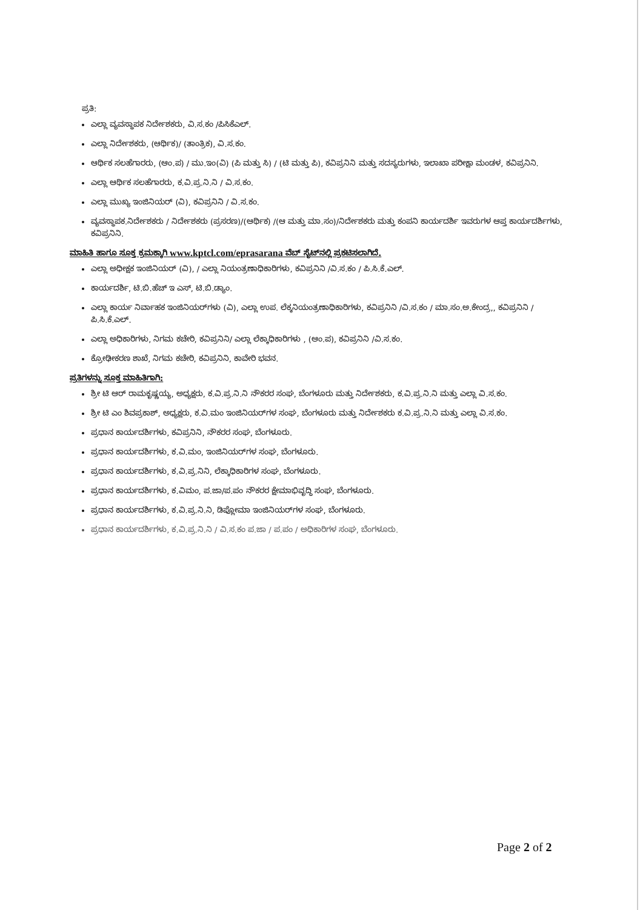ಪ್ರತಿ:
ಎಲ್ಲಾ ವ್ಯವಸ್ಥಾಪಕ ನಿರ್ದೇಶಕರು, ವಿ.ಸ.ಕಂ /ಪಿಸಿಕೆಎಲ್.
ಎಲ್ಲಾ ನಿರ್ದೇಶಕರು, (ಆರ್ಥಿಕ)/ (ತಾಂತ್ರಿಕ), ವಿ.ಸ.ಕಂ.
ಆರ್ಥಿಕ ಸಲಹೆಗಾರರು, (ಆಂ.ಪ) / ಮು.ಇಂ(ವಿ) (ಪಿ ಮತ್ತು ಸಿ) / (ಟಿ ಮತ್ತು ಪಿ), ಕವಿಪ್ರನಿನಿ ಮತ್ತು ಸದಸ್ಯರುಗಳು, ಇಲಾಖಾ ಪರೀಕ್ಷಾ ಮಂಡಳ, ಕವಿಪ್ರನಿನಿ.
ಎಲ್ಲಾ ಆರ್ಥಿಕ ಸಲಹೆಗಾರರು, ಕ.ವಿ.ಪ್ರ.ನಿ.ನಿ / ವಿ.ಸ.ಕಂ.
ಎಲ್ಲಾ ಮುಖ್ಯ ಇಂಜಿನಿಯರ್ (ವಿ), ಕವಿಪ್ರನಿನಿ / ವಿ.ಸ.ಕಂ.
ವ್ಯವಸ್ಥಾಪಕ.ನಿರ್ದೇಶಕರು / ನಿರ್ದೇಶಕರು (ಪ್ರಸರಣ)/(ಆರ್ಥಿಕ) /(ಆ ಮತ್ತು ಮಾ.ಸಂ)/ನಿರ್ದೇಶಕರು ಮತ್ತು ಕಂಪನಿ ಕಾರ್ಯದರ್ಶಿ ಇವರುಗಳ ಆಪ್ತ ಕಾರ್ಯದರ್ಶಿಗಳು, ಕವಿಪ್ರನಿನಿ.
ಮಾಹಿತಿ ಹಾಗೂ ಸೂಕ್ತ ಕ್ರಮಕ್ಕಾಗಿ www.kptcl.com/eprasarana ವೆಬ್ ಸೈಟ್‌ನಲ್ಲಿ ಪ್ರಕಟಿಸಲಾಗಿದೆ.
ಎಲ್ಲಾ ಅಧೀಕ್ಷಕ ಇಂಜಿನಿಯರ್ (ವಿ), / ಎಲ್ಲಾ ನಿಯಂತ್ರಣಾಧಿಕಾರಿಗಳು, ಕವಿಪ್ರನಿನಿ /ವಿ.ಸ.ಕಂ / ಪಿ.ಸಿ.ಕೆ.ಎಲ್.
ಕಾರ್ಯದರ್ಶಿ, ಟಿ.ಬಿ.ಹೆಚ್ ಇ ಎಸ್, ಟಿ.ಬಿ.ಡ್ಯಾಂ.
ಎಲ್ಲಾ ಕಾರ್ಯ ನಿರ್ವಾಹಕ ಇಂಜಿನಿಯರ್‌ಗಳು (ವಿ), ಎಲ್ಲಾ ಉಪ. ಲೆಕ್ಕನಿಯಂತ್ರಣಾಧಿಕಾರಿಗಳು, ಕವಿಪ್ರನಿನಿ /ವಿ.ಸ.ಕಂ / ಮಾ.ಸಂ.ಅ.ಕೇಂದ್ರ,, ಕವಿಪ್ರನಿನಿ / ಪಿ.ಸಿ.ಕೆ.ಎಲ್.
ಎಲ್ಲಾ ಅಧಿಕಾರಿಗಳು, ನಿಗಮ ಕಚೇರಿ, ಕವಿಪ್ರನಿನಿ/ ಎಲ್ಲಾ ಲೆಕ್ಕಾಧಿಕಾರಿಗಳು , (ಆಂ.ಪ), ಕವಿಪ್ರನಿನಿ /ವಿ.ಸ.ಕಂ.
ಕ್ರೋಢೀಕರಣ ಶಾಖೆ, ನಿಗಮ ಕಚೇರಿ, ಕವಿಪ್ರನಿನಿ, ಕಾವೇರಿ ಭವನ.
ಪ್ರತಿಗಳನ್ನು ಸೂಕ್ತ ಮಾಹಿತಿಗಾಗಿ:
ಶ್ರೀ ಟಿ ಆರ್ ರಾಮಕೃಷ್ಣಯ್ಯ, ಅಧ್ಯಕ್ಷರು, ಕ.ವಿ.ಪ್ರ.ನಿ.ನಿ ನೌಕರರ ಸಂಘ, ಬೆಂಗಳೂರು ಮತ್ತು ನಿರ್ದೇಶಕರು, ಕ.ವಿ.ಪ್ರ.ನಿ.ನಿ ಮತ್ತು ಎಲ್ಲಾ ವಿ.ಸ.ಕಂ.
ಶ್ರೀ ಟಿ ಎಂ ಶಿವಪ್ರಕಾಶ್, ಅಧ್ಯಕ್ಷರು, ಕ.ವಿ.ಮಂ ಇಂಜಿನಿಯರ್‌ಗಳ ಸಂಘ, ಬೆಂಗಳೂರು ಮತ್ತು ನಿರ್ದೇಶಕರು ಕ.ವಿ.ಪ್ರ.ನಿ.ನಿ ಮತ್ತು ಎಲ್ಲಾ ವಿ.ಸ.ಕಂ.
ಪ್ರಧಾನ ಕಾರ್ಯದರ್ಶಿಗಳು, ಕವಿಪ್ರನಿನಿ, ನೌಕರರ ಸಂಘ, ಬೆಂಗಳೂರು.
ಪ್ರಧಾನ ಕಾರ್ಯದರ್ಶಿಗಳು, ಕ.ವಿ.ಮಂ, ಇಂಜಿನಿಯರ್‌ಗಳ ಸಂಘ, ಬೆಂಗಳೂರು.
ಪ್ರಧಾನ ಕಾರ್ಯದರ್ಶಿಗಳು, ಕ.ವಿ.ಪ್ರ.ನಿನಿ, ಲೆಕ್ಕಾಧಿಕಾರಿಗಳ ಸಂಘ, ಬೆಂಗಳೂರು.
ಪ್ರಧಾನ ಕಾರ್ಯದರ್ಶಿಗಳು, ಕ.ವಿಮಂ, ಪ.ಜಾ/ಪ.ಪಂ ನೌಕರರ ಕ್ಷೇಮಾಭಿವೃದ್ಧಿ ಸಂಘ, ಬೆಂಗಳೂರು.
ಪ್ರಧಾನ ಕಾರ್ಯದರ್ಶಿಗಳು, ಕ.ವಿ.ಪ್ರ.ನಿ.ನಿ, ಡಿಪ್ಲೋಮಾ ಇಂಜಿನಿಯರ್‌ಗಳ ಸಂಘ, ಬೆಂಗಳೂರು.
ಪ್ರಧಾನ ಕಾರ್ಯದರ್ಶಿಗಳು, ಕ.ವಿ.ಪ್ರ.ನಿ.ನಿ / ವಿ.ಸ.ಕಂ ಪ.ಜಾ / ಪ.ಪಂ / ಅಧಿಕಾರಿಗಳ ಸಂಘ, ಬೆಂಗಳೂರು.
Page 2 of 2